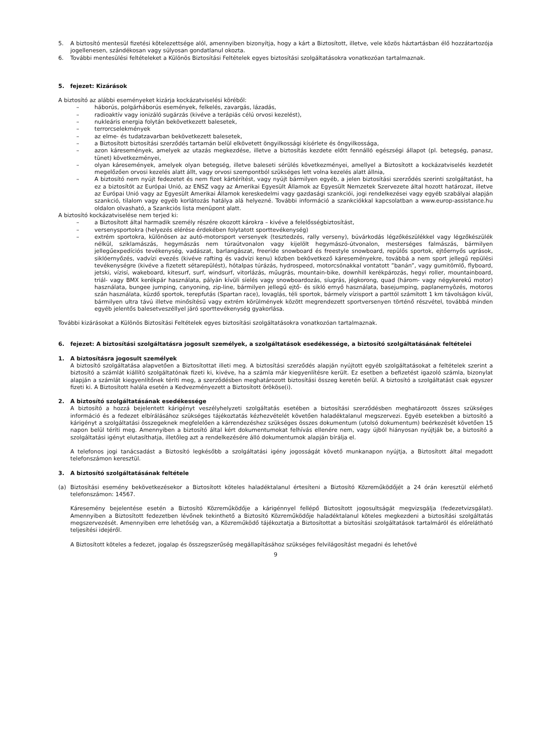5. A biztosító mentesül fizetési kötelezettsége alól, amennyiben bizonyítja, hogy a kárt a Biztosított, illetve, vele közös háztartásban élő hozzátartozója jogellenesen, szándékosan vagy súlyosan gondatlanul okozta.
6. További mentesülési feltételeket a Különös Biztosítási Feltételek egyes biztosítási szolgáltatásokra vonatkozóan tartalmaznak.
5. fejezet: Kizárások
A biztosító az alábbi eseményeket kizárja kockázatviselési köréből:
– háborús, polgárháborús események, felkelés, zavargás, lázadás,
– radioaktív vagy ionizáló sugárzás (kivéve a terápiás célú orvosi kezelést),
– nukleáris energia folytán bekövetkezett balesetek,
– terrorcselekmények
– az elme- és tudatzavarban bekövetkezett balesetek,
– a Biztosított biztosítási szerződés tartamán belül elkövetett öngyilkossági kísérlete és öngyilkossága,
– azon káresemények, amelyek az utazás megkezdése, illetve a biztosítás kezdete előtt fennálló egészségi állapot (pl. betegség, panasz, tünet) következményei,
– olyan káresemények, amelyek olyan betegség, illetve baleseti sérülés következményei, amellyel a Biztosított a kockázatviselés kezdetét megelőzően orvosi kezelés alatt állt, vagy orvosi szempontból szükséges lett volna kezelés alatt állnia,
– A biztosító nem nyújt fedezetet és nem fizet kártérítést, vagy nyújt bármilyen egyéb, a jelen biztosítási szerződés szerinti szolgáltatást, ha ez a biztosítót az Európai Unió, az ENSZ vagy az Amerikai Egyesült Államok az Egyesült Nemzetek Szervezete által hozott határozat, illetve az Európai Unió vagy az Egyesült Amerikai Államok kereskedelmi vagy gazdasági szankciói, jogi rendelkezései vagy egyéb szabályai alapján szankció, tilalom vagy egyéb korlátozás hatálya alá helyezné. További információ a szankciókkal kapcsolatban a www.europ-assistance.hu oldalon olvasható, a Szankciós lista menüpont alatt.
A biztosító kockázatviselése nem terjed ki:
– a Biztosított által harmadik személy részére okozott károkra – kivéve a felelősségbiztosítást,
– versenysportokra (helyezés elérése érdekében folytatott sporttevékenység)
– extrém sportokra, különösen az autó-motorsport versenyek (tesztedzés, rally verseny), búvárkodás légzőkészülékkel vagy légzőkészülék nélkül, sziklamászás, hegymászás nem túraútvonalon vagy kijelölt hegymászó-útvonalon, mesterséges falmászás, bármilyen jellegűexpedíciós tevékenység, vadászat, barlangászat, freeride snowboard és freestyle snowboard, repülős sportok, ejtőernyős ugrások, siklóernyőzés, vadvízi evezés (kivéve rafting és vadvízi kenu) közben bekövetkező káreseményekre, továbbá a nem sport jellegű repülési tevékenységre (kivéve a fizetett sétarepülést), hótalpas túrázás, hydrospeed, motorcsónakkal vontatott ”banán”, vagy gumitömlő, flyboard, jetski, vízisí, wakeboard, kitesurf, surf, windsurf, vitorlázás, műugrás, mountain-bike, downhill kerékpározás, hegyi roller, mountainboard, triál- vagy BMX kerékpár használata, pályán kívüli síelés vagy snowboardozás, síugrás, jégkorong, quad (három- vagy négykerekű motor) használata, bungee jumping, canyoning, zip-line, bármilyen jellegű ejtő- és sikló ernyő használata, basejumping, paplanernyôzés, motoros szán használata, küzdő sportok, terepfutás (Spartan race), lovaglás, téli sportok, bármely vízisport a parttól számított 1 km távolságon kívül, bármilyen ultra távú illetve minősítésű vagy extrém körülmények között megrendezett sportversenyen történő részvétel, továbbá minden egyéb jelentős balesetveszéllyel járó sporttevékenység gyakorlása.
További kizárásokat a Különös Biztosítási Feltételek egyes biztosítási szolgáltatásokra vonatkozóan tartalmaznak.
6. fejezet: A biztosítási szolgáltatásra jogosult személyek, a szolgáltatások esedékessége, a biztosító szolgáltatásának feltételei
1. A biztosításra jogosult személyek
A biztosító szolgáltatása alapvetően a Biztosítottat illeti meg. A biztosítási szerződés alapján nyújtott egyéb szolgáltatásokat a feltételek szerint a biztosító a számlát kiállító szolgáltatónak fizeti ki, kivéve, ha a számla már kiegyenlítésre került. Ez esetben a befizetést igazoló számla, bizonylat alapján a számlát kiegyenlítőnek téríti meg, a szerződésben meghatározott biztosítási összeg keretén belül. A biztosító a szolgáltatást csak egyszer fizeti ki. A Biztosított halála esetén a Kedvezményezett a Biztosított örököse(i).
2. A biztosító szolgáltatásának esedékessége
A biztosító a hozzá bejelentett kárigényt veszélyhelyzeti szolgáltatás esetében a biztosítási szerződésben meghatározott összes szükséges információ és a fedezet elbírálásához szükséges tájékoztatás kézhezvételét követően haladéktalanul megszervezi. Egyéb esetekben a biztosító a kárigényt a szolgáltatási összegeknek megfelelően a kárrendezéshez szükséges összes dokumentum (utolsó dokumentum) beérkezését követően 15 napon belül téríti meg. Amennyiben a biztosító által kért dokumentumokat felhívás ellenére nem, vagy újból hiányosan nyújtják be, a biztosító a szolgáltatási igényt elutasíthatja, illetőleg azt a rendelkezésére álló dokumentumok alapján bírálja el.
A telefonos jogi tanácsadást a Biztosító legkésőbb a szolgáltatási igény jogosságát követő munkanapon nyújtja, a Biztosított által megadott telefonszámon keresztül.
3. A biztosító szolgáltatásának feltétele
(a) Biztosítási esemény bekövetkezésekor a Biztosított köteles haladéktalanul értesíteni a Biztosító Közreműködőjét a 24 órán keresztül elérhető telefonszámon: 14567.
Káresemény bejelentése esetén a Biztosító Közreműködője a kárigénnyel fellépő Biztosított jogosultságát megvizsgálja (fedezetvizsgálat). Amennyiben a Biztosított fedezetben lévőnek tekinthető a Biztosító Közreműködője haladéktalanul köteles megkezdeni a biztosítási szolgáltatás megszervezését. Amennyiben erre lehetőség van, a Közreműködő tájékoztatja a Biztosítottat a biztosítási szolgáltatások tartalmáról és előrelátható teljesítési idejéről.
A Biztosított köteles a fedezet, jogalap és összegszerűség megállapításához szükséges felvilágosítást megadni és lehetővé
9